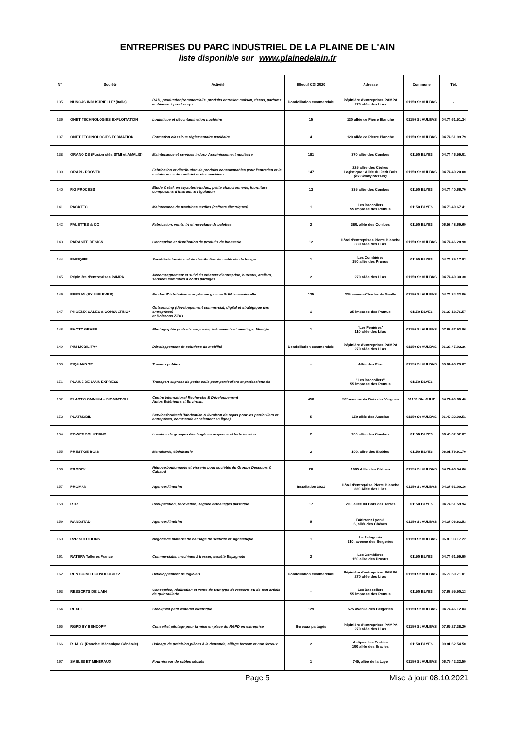ENTREPRISES DU PARC INDUSTRIEL DE LA PLAINE DE L'AIN
liste disponible sur www.plainedelain.fr
| N° | Société | Activité | Effectif CDI 2020 | Adresse | Commune | Tél. |
| --- | --- | --- | --- | --- | --- | --- |
| 135 | NUNCAS INDUSTRIELLE* (Italie) | R&D, production/commercialis. produits entretien maison, tissus, parfums ambiance + prod. corps | Domiciliation commerciale | Pépinière d'entreprises PAMPA 270 allée des Lilas | 01150 St VULBAS | - |
| 136 | ONET TECHNOLOGIES EXPLOITATION | Logistique et décontamination nucléaire | 15 | 120 allée de Pierre Blanche | 01150 St VULBAS | 04.74.61.51.34 |
| 137 | ONET TECHNOLOGIES FORMATION | Formation classique réglementaire nucléaire | 4 | 120 allée de Pierre Blanche | 01150 St VULBAS | 04.74.61.99.79 |
| 138 | ORANO DS (Fusion stés STMI et AMALIS) | Maintenance et services indus.- Assainissement nucléaire | 181 | 370 allée des Combes | 01150 BLYES | 04.74.46.59.01 |
| 139 | ORAPI - PROVEN | Fabrication et distribution de produits consommables pour l'entretien et la maintenance du matériel et des machines | 147 | 225 allée des Cèdres Logistique : Allée du Petit Bois (ex Champoussier) | 01150 St VULBAS | 04.74.40.20.00 |
| 140 | P.G PROCESS | Etude & réal. en tuyauterie indus., petite chaudronnerie, fourniture composants d'instrum. & régulation | 13 | 335 allée des Combes | 01150 BLYES | 04.74.40.66.70 |
| 141 | PACKTEC | Maintenance de machines textiles (coffrets électriques) | 1 | Les Baccoliers 55 impasse des Prunus | 01150 BLYES | 04.78.40.67.41 |
| 142 | PALETTES & CO | Fabrication, vente, tri et recyclage de palettes | 2 | 380, allée des Combes | 01150 BLYES | 06.58.48.69.69 |
| 143 | PARASITE DESIGN | Conception et distribution de produits de lunetterie | 12 | Hôtel d'entreprises Pierre Blanche 330 allée des Lilas | 01150 St VULBAS | 04.74.46.28.90 |
| 144 | PARIQUIP | Société de location et de distribution de matériels de forage. | 1 | Les Combières 150 allée des Prunus | 01150 BLYES | 04.74.35.17.83 |
| 145 | Pépinière d'entreprises PAMPA | Accompagnement et suivi du créateur d'entreprise, bureaux, ateliers, services communs à coûts partagés… | 2 | 270 allée des Lilas | 01150 St VULBAS | 04.74.40.30.30 |
| 146 | PERSAN (EX UNILEVER) | Produc./Distribution européenne gamme SUN lave-vaisselle | 125 | 235 avenue Charles de Gaulle | 01150 St VULBAS | 04.74.34.22.00 |
| 147 | PHOENIX SALES & CONSULTING* | Outsourcing (développement commercial, digital et stratégique des entreprises) et Boissons ZIBO | 1 | 25 impasse des Prunus | 01150 BLYES | 06.30.18.76.57 |
| 148 | PHOTO GRAFF | Photographie portraits corporate, événements et meetings, lifestyle | 1 | "Les Fenières" 110 allée des Lilas | 01150 St VULBAS | 07.62.67.93.86 |
| 149 | PIM MOBILITY* | Développement de solutions de mobilité | Domiciliation commerciale | Pépinière d'entreprises PAMPA 270 allée des Lilas | 01150 St VULBAS | 06.22.45.03.36 |
| 150 | PIQUAND TP | Travaux publics | - | Allée des Pins | 01150 St VULBAS | 03.84.48.73.87 |
| 151 | PLAINE DE L'AIN EXPRESS | Transport express de petits colis pour particuliers et professionnels | - | "Les Baccoliers" 55 impasse des Prunus | 01150 BLYES | - |
| 152 | PLASTIC OMNIUM – SIGMATECH | Centre International Recherche & Développement Autos Extérieurs et Environn. | 458 | 565 avenue du Bois des Vergnes | 01150 Ste JULIE | 04.74.40.60.40 |
| 153 | PLATMOBIL | Service foodtech (fabrication & livraison de repas pour les particuliers et entreprises, commande et paiement en ligne) | 5 | 150 allée des Acacias | 01150 St VULBAS | 06.49.23.99.51 |
| 154 | POWER SOLUTIONS | Location de groupes électrogènes moyenne et forte tension | 2 | 760 allée des Combes | 01150 BLYES | 06.46.82.52.87 |
| 155 | PRESTIGE BOIS | Menuiserie, ébénisterie | 2 | 100, allée des Erables | 01150 BLYES | 06.01.79.91.70 |
| 156 | PRODEX | Négoce boulonnerie et visserie pour sociétés du Groupe Descours & Cabaud | 20 | 1085 Allée des Chênes | 01150 St VULBAS | 04.74.46.34.66 |
| 157 | PROMAN | Agence d'interim | Installation 2021 | Hôtel d'entreprise Pierre Blanche 330 Allée des Lilas | 01150 St VULBAS | 04.37.61.00.16 |
| 158 | R+R | Récupération, rénovation, négoce emballages plastique | 17 | 200, allée du Bois des Terres | 01150 BLYES | 04.74.61.59.94 |
| 159 | RANDSTAD | Agence d'intérim | 5 | Bâtiment Lyon 3 6, allée des Chênes | 01150 St VULBAS | 04.37.06.62.53 |
| 160 | R2R SOLUTIONS | Négoce de matériel de balisage de sécurité et signalétique | 1 | Le Patagonia 510, avenue des Bergeries | 01150 St VULBAS | 06.80.03.17.22 |
| 161 | RATERA Talleres France | Commercialis. machines à tresser, société Espagnole | 2 | Les Combières 150 allée des Prunus | 01150 BLYES | 04.74.61.59.95 |
| 162 | RENTCOM TECHNOLOGIES* | Développement de logiciels | Domiciliation commerciale | Pépinière d'entreprises PAMPA 270 allée des Lilas | 01150 St VULBAS | 06.72.50.71.01 |
| 163 | RESSORTS DE L'AIN | Conception, réalisation et vente de tout type de ressorts ou de tout article de quincaillerie | - | Les Baccoliers 55 impasse des Prunus | 01150 BLYES | 07.68.55.90.13 |
| 164 | REXEL | Stock/Dist.petit matériel électrique | 129 | 575 avenue des Bergeries | 01150 St VULBAS | 04.74.46.12.03 |
| 165 | RGPD BY BENCOP** | Conseil et pilotage pour la mise en place du RGPD en entreprise | Bureaux partagés | Pépinière d'entreprises PAMPA 270 allée des Lilas | 01150 St VULBAS | 07.69.27.38.20 |
| 166 | R. M. G. (Ranchet Mécanique Générale) | Usinage de précision,pièces à la demande, alliage ferreux et non ferreux | 2 | Actiparc les Erables 100 allée des Erables | 01150 BLYES | 09.81.62.54.50 |
| 167 | SABLES ET MINERAUX | Fournisseur de sables séchés | 1 | 745, allée de la Luye | 01150 St VULBAS | 06.75.42.22.59 |
Page 5 Mise à jour 08.10.2021